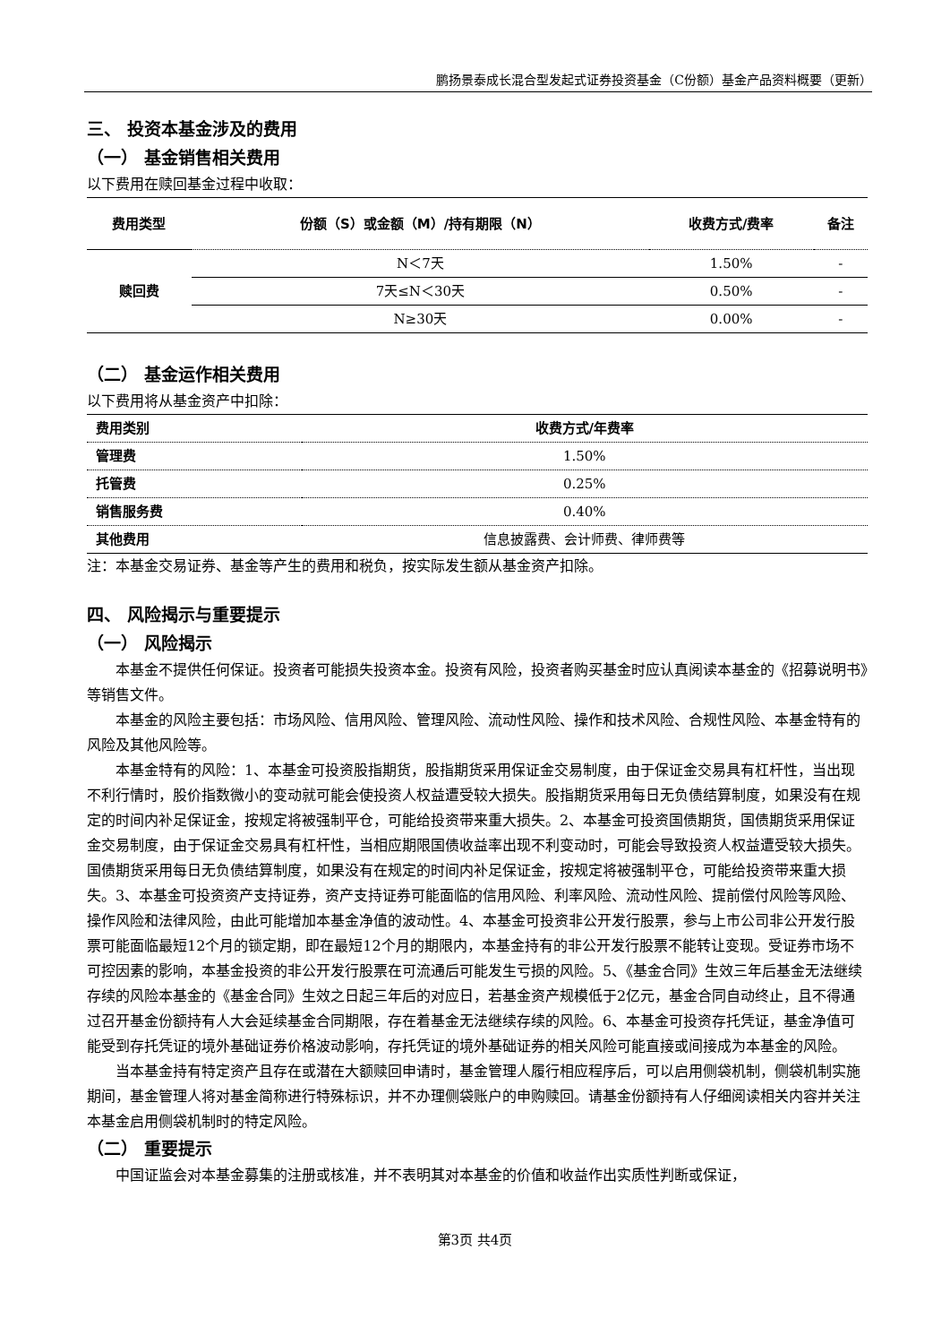鹏扬景泰成长混合型发起式证券投资基金（C份额）基金产品资料概要（更新）
三、 投资本基金涉及的费用
（一） 基金销售相关费用
以下费用在赎回基金过程中收取：
| 费用类型 | 份额（S）或金额（M）/持有期限（N） | 收费方式/费率 | 备注 |
| --- | --- | --- | --- |
| 赎回费 | N＜7天 | 1.50% | - |
| | 7天≤N＜30天 | 0.50% | - |
| | N≥30天 | 0.00% | - |
（二） 基金运作相关费用
以下费用将从基金资产中扣除：
| 费用类别 | 收费方式/年费率 |
| --- | --- |
| 管理费 | 1.50% |
| 托管费 | 0.25% |
| 销售服务费 | 0.40% |
| 其他费用 | 信息披露费、会计师费、律师费等 |
注：本基金交易证券、基金等产生的费用和税负，按实际发生额从基金资产扣除。
四、 风险揭示与重要提示
（一） 风险揭示
本基金不提供任何保证。投资者可能损失投资本金。投资有风险，投资者购买基金时应认真阅读本基金的《招募说明书》等销售文件。
本基金的风险主要包括：市场风险、信用风险、管理风险、流动性风险、操作和技术风险、合规性风险、本基金特有的风险及其他风险等。
本基金特有的风险：1、本基金可投资股指期货，股指期货采用保证金交易制度，由于保证金交易具有杠杆性，当出现不利行情时，股价指数微小的变动就可能会使投资人权益遭受较大损失。股指期货采用每日无负债结算制度，如果没有在规定的时间内补足保证金，按规定将被强制平仓，可能给投资带来重大损失。2、本基金可投资国债期货，国债期货采用保证金交易制度，由于保证金交易具有杠杆性，当相应期限国债收益率出现不利变动时，可能会导致投资人权益遭受较大损失。国债期货采用每日无负债结算制度，如果没有在规定的时间内补足保证金，按规定将被强制平仓，可能给投资带来重大损失。3、本基金可投资资产支持证券，资产支持证券可能面临的信用风险、利率风险、流动性风险、提前偿付风险等风险、操作风险和法律风险，由此可能增加本基金净值的波动性。4、本基金可投资非公开发行股票，参与上市公司非公开发行股票可能面临最短12个月的锁定期，即在最短12个月的期限内，本基金持有的非公开发行股票不能转让变现。受证券市场不可控因素的影响，本基金投资的非公开发行股票在可流通后可能发生亏损的风险。5、《基金合同》生效三年后基金无法继续存续的风险本基金的《基金合同》生效之日起三年后的对应日，若基金资产规模低于2亿元，基金合同自动终止，且不得通过召开基金份额持有人大会延续基金合同期限，存在着基金无法继续存续的风险。6、本基金可投资存托凭证，基金净值可能受到存托凭证的境外基础证券价格波动影响，存托凭证的境外基础证券的相关风险可能直接或间接成为本基金的风险。
当本基金持有特定资产且存在或潜在大额赎回申请时，基金管理人履行相应程序后，可以启用侧袋机制，侧袋机制实施期间，基金管理人将对基金简称进行特殊标识，并不办理侧袋账户的申购赎回。请基金份额持有人仔细阅读相关内容并关注本基金启用侧袋机制时的特定风险。
（二） 重要提示
中国证监会对本基金募集的注册或核准，并不表明其对本基金的价值和收益作出实质性判断或保证，
第3页 共4页